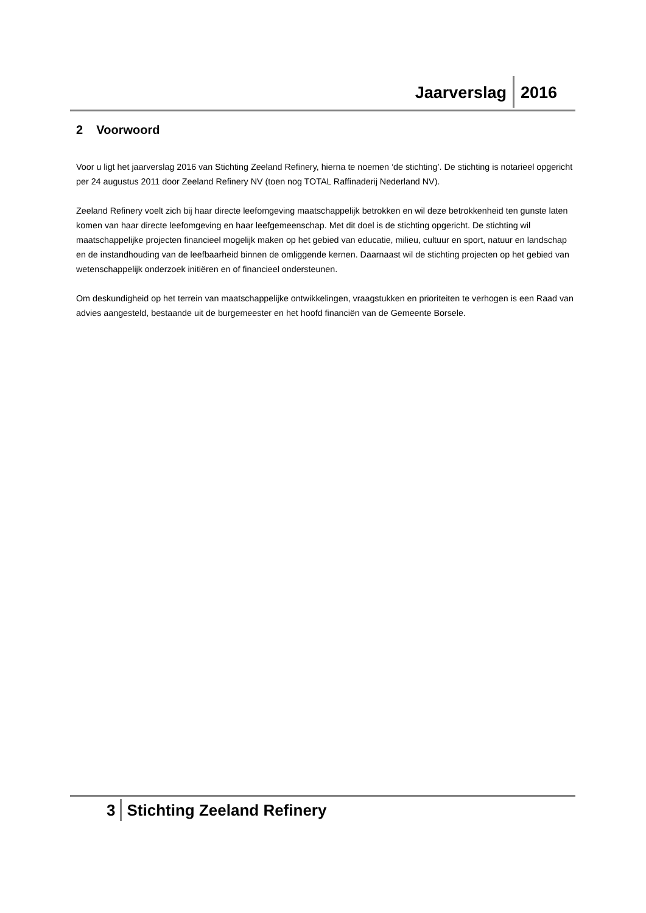Jaarverslag 2016
2 Voorwoord
Voor u ligt het jaarverslag 2016 van Stichting Zeeland Refinery, hierna te noemen ‘de stichting’. De stichting is notarieel opgericht per 24 augustus 2011 door Zeeland Refinery NV (toen nog TOTAL Raffinaderij Nederland NV).
Zeeland Refinery voelt zich bij haar directe leefomgeving maatschappelijk betrokken en wil deze betrokkenheid ten gunste laten komen van haar directe leefomgeving en haar leefgemeenschap. Met dit doel is de stichting opgericht. De stichting wil maatschappelijke projecten financieel mogelijk maken op het gebied van educatie, milieu, cultuur en sport, natuur en landschap en de instandhouding van de leefbaarheid binnen de omliggende kernen. Daarnaast wil de stichting projecten op het gebied van wetenschappelijk onderzoek initiëren en of financieel ondersteunen.
Om deskundigheid op het terrein van maatschappelijke ontwikkelingen, vraagstukken en prioriteiten te verhogen is een Raad van advies aangesteld, bestaande uit de burgemeester en het hoofd financiën van de Gemeente Borsele.
3 Stichting Zeeland Refinery